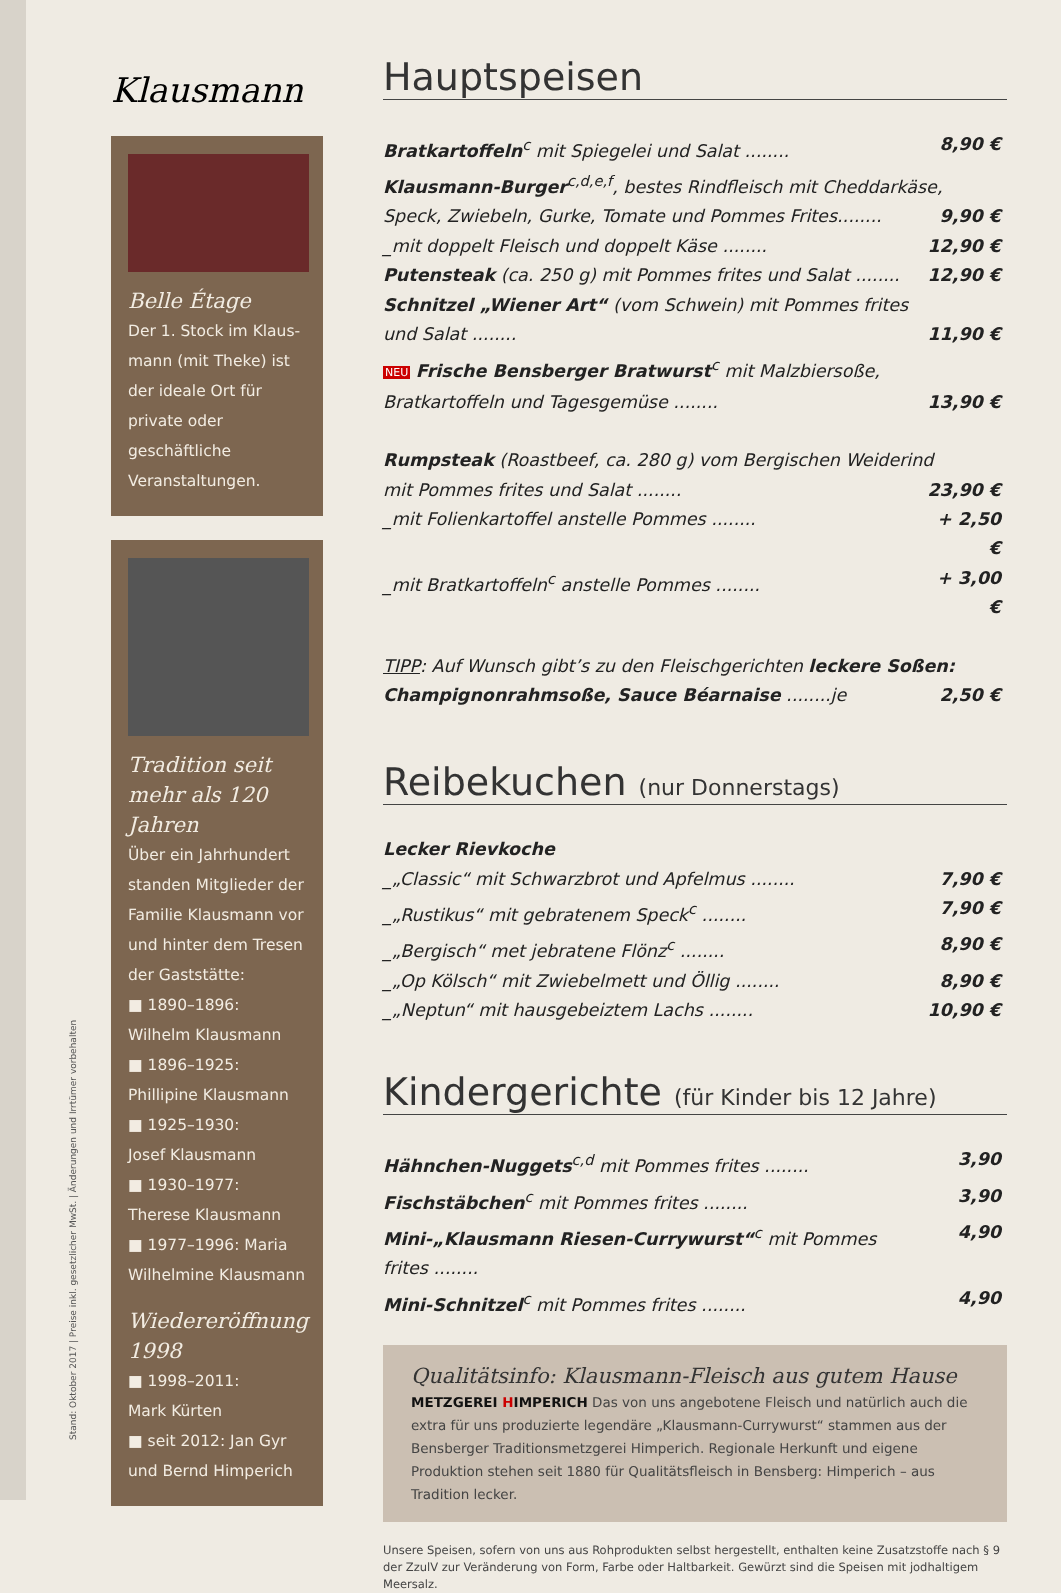Stand: Oktober 2017 | Preise inkl. gesetzlicher MwSt. | Änderungen und Irrtümer vorbehalten
Klausmann
Belle Étage
Der 1. Stock im Klaus-mann (mit Theke) ist der ideale Ort für private oder geschäftliche Veranstaltungen.
Tradition seit mehr als 120 Jahren
Über ein Jahrhundert standen Mitglieder der Familie Klausmann vor und hinter dem Tresen der Gaststätte:
■ 1890–1896:
Wilhelm Klausmann
■ 1896–1925:
Phillipine Klausmann
■ 1925–1930:
Josef Klausmann
■ 1930–1977:
Therese Klausmann
■ 1977–1996: Maria Wilhelmine Klausmann
Wiedereröffnung 1998
■ 1998–2011:
Mark Kürten
■ seit 2012: Jan Gyr und Bernd Himperich
Hauptspeisen
Bratkartoffeln<sup>c</sup> mit Spiegelei und Salat ........ 8,90 €
Klausmann-Burger<sup>c,d,e,f</sup>, bestes Rindfleisch mit Cheddarkäse,
Speck, Zwiebeln, Gurke, Tomate und Pommes Frites........ 9,90 €
_mit doppelt Fleisch und doppelt Käse ........ 12,90 €
Putensteak (ca. 250 g) mit Pommes frites und Salat ........ 12,90 €
Schnitzel „Wiener Art“ (vom Schwein) mit Pommes frites
und Salat ........ 11,90 €
NEU Frische Bensberger Bratwurst<sup>c</sup> mit Malzbiersoße,
Bratkartoffeln und Tagesgemüse ........ 13,90 €
Rumpsteak (Roastbeef, ca. 280 g) vom Bergischen Weiderind
mit Pommes frites und Salat ........ 23,90 €
_mit Folienkartoffel anstelle Pommes ........ + 2,50 €
_mit Bratkartoffeln<sup>c</sup> anstelle Pommes ........ + 3,00 €
TIPP: Auf Wunsch gibt’s zu den Fleischgerichten leckere Soßen:
Champignonrahmsoße, Sauce Béarnaise ........je 2,50 €
Reibekuchen (nur Donnerstags)
Lecker Rievkoche
_„Classic“ mit Schwarzbrot und Apfelmus ........ 7,90 €
_„Rustikus“ mit gebratenem Speck<sup>c</sup> ........ 7,90 €
_„Bergisch“ met jebratene Flönz<sup>c</sup> ........ 8,90 €
_„Op Kölsch“ mit Zwiebelmett und Öllig ........ 8,90 €
_„Neptun“ mit hausgebeiztem Lachs ........ 10,90 €
Kindergerichte (für Kinder bis 12 Jahre)
Hähnchen-Nuggets<sup>c,d</sup> mit Pommes frites ........ 3,90
Fischstäbchen<sup>c</sup> mit Pommes frites ........ 3,90
Mini-„Klausmann Riesen-Currywurst“<sup>c</sup> mit Pommes frites ........ 4,90
Mini-Schnitzel<sup>c</sup> mit Pommes frites ........ 4,90
Qualitätsinfo: Klausmann-Fleisch aus gutem Hause
METZGEREI HIMPERICH Das von uns angebotene Fleisch und natürlich auch die extra für uns produzierte legendäre „Klausmann-Currywurst“ stammen aus der Bensberger Traditionsmetzgerei Himperich. Regionale Herkunft und eigene Produktion stehen seit 1880 für Qualitätsfleisch in Bensberg: Himperich – aus Tradition lecker.
Unsere Speisen, sofern von uns aus Rohprodukten selbst hergestellt, enthalten keine Zusatzstoffe nach § 9 der ZzulV zur Veränderung von Form, Farbe oder Haltbarkeit. Gewürzt sind die Speisen mit jodhaltigem Meersalz.